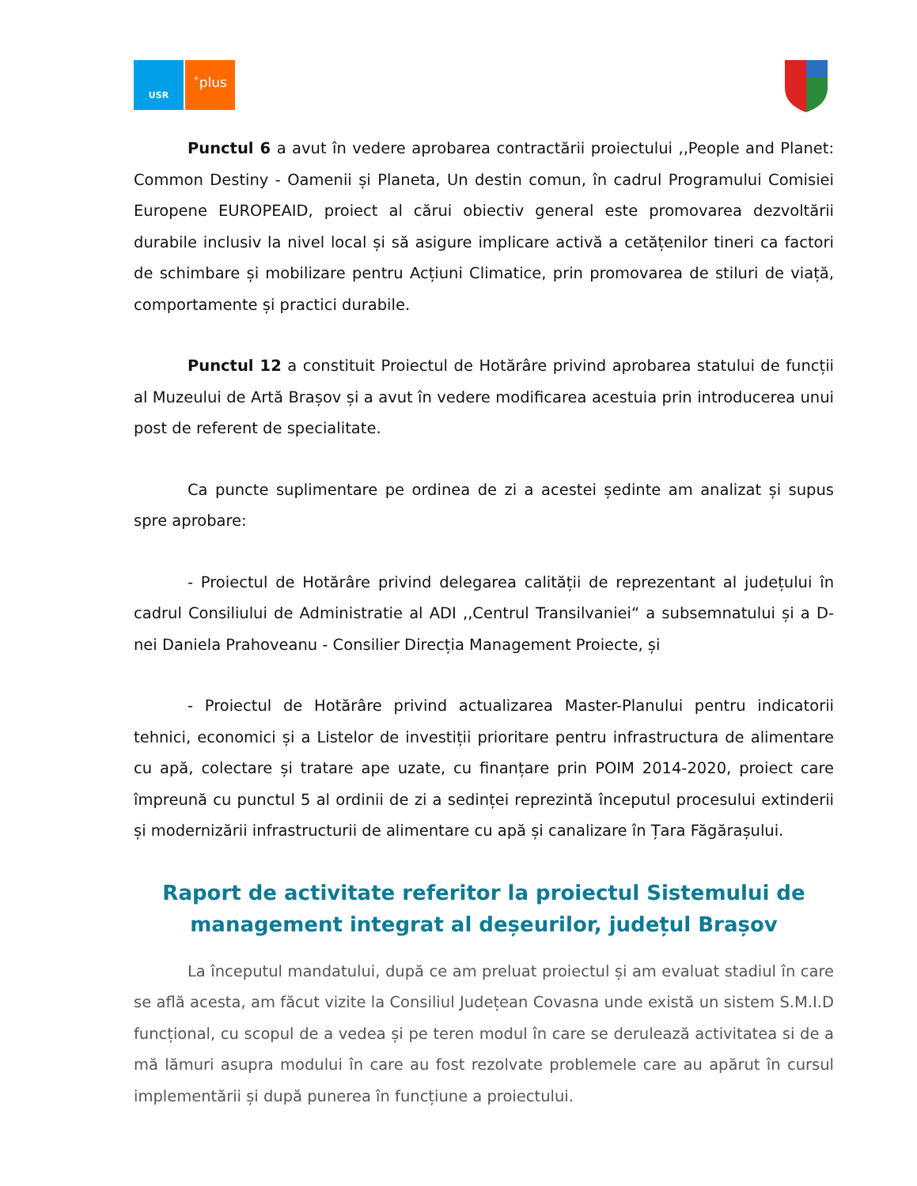USR
<sup>+</sup>plus
Punctul 6 a avut în vedere aprobarea contractării proiectului ,,People and Planet: Common Destiny - Oamenii și Planeta, Un destin comun, în cadrul Programului Comisiei Europene EUROPEAID, proiect al cărui obiectiv general este promovarea dezvoltării durabile inclusiv la nivel local și să asigure implicare activă a cetățenilor tineri ca factori de schimbare și mobilizare pentru Acțiuni Climatice, prin promovarea de stiluri de viață, comportamente și practici durabile.
Punctul 12 a constituit Proiectul de Hotărâre privind aprobarea statului de funcții al Muzeului de Artă Brașov și a avut în vedere modificarea acestuia prin introducerea unui post de referent de specialitate.
Ca puncte suplimentare pe ordinea de zi a acestei ședinte am analizat și supus spre aprobare:
- Proiectul de Hotărâre privind delegarea calității de reprezentant al județului în cadrul Consiliului de Administratie al ADI ,,Centrul Transilvaniei“ a subsemnatului și a D-nei Daniela Prahoveanu - Consilier Direcția Management Proiecte, și
- Proiectul de Hotărâre privind actualizarea Master-Planului pentru indicatorii tehnici, economici și a Listelor de investiții prioritare pentru infrastructura de alimentare cu apă, colectare și tratare ape uzate, cu finanțare prin POIM 2014-2020, proiect care împreună cu punctul 5 al ordinii de zi a sedinței reprezintă începutul procesului extinderii și modernizării infrastructurii de alimentare cu apă și canalizare în Țara Făgărașului.
Raport de activitate referitor la proiectul Sistemului de management integrat al deșeurilor, județul Brașov
La începutul mandatului, după ce am preluat proiectul și am evaluat stadiul în care se află acesta, am făcut vizite la Consiliul Județean Covasna unde există un sistem S.M.I.D funcțional, cu scopul de a vedea și pe teren modul în care se derulează activitatea si de a mă lămuri asupra modului în care au fost rezolvate problemele care au apărut în cursul implementării și după punerea în funcțiune a proiectului.